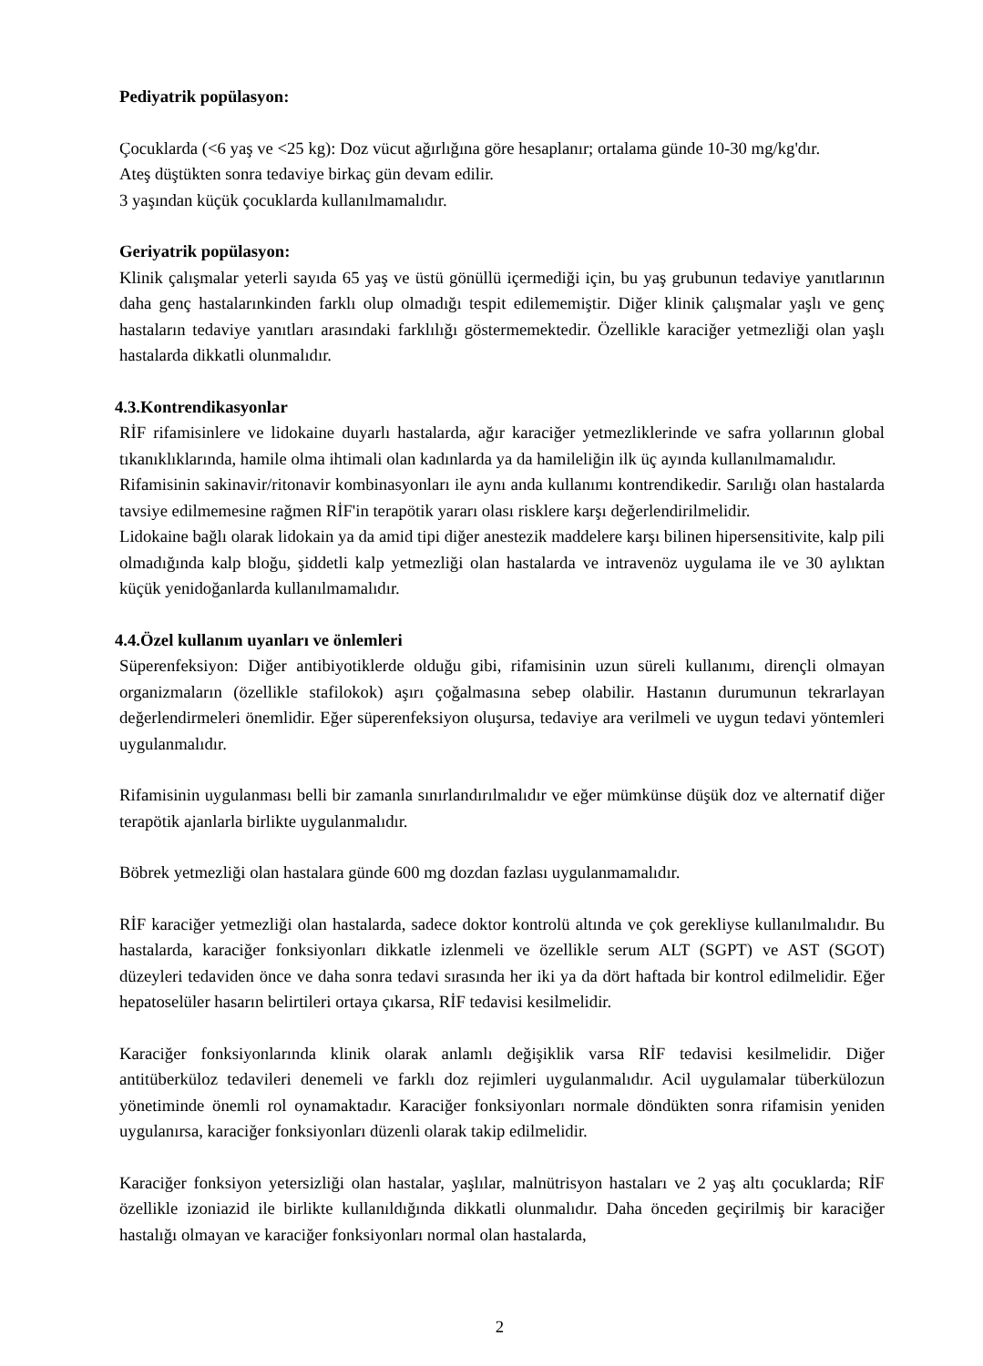Pediyatrik popülasyon:
Çocuklarda (<6 yaş ve <25 kg): Doz vücut ağırlığına göre hesaplanır; ortalama günde 10-30 mg/kg'dır.
Ateş düştükten sonra tedaviye birkaç gün devam edilir.
3 yaşından küçük çocuklarda kullanılmamalıdır.
Geriyatrik popülasyon:
Klinik çalışmalar yeterli sayıda 65 yaş ve üstü gönüllü içermediği için, bu yaş grubunun tedaviye yanıtlarının daha genç hastalarınkinden farklı olup olmadığı tespit edilememiştir. Diğer klinik çalışmalar yaşlı ve genç hastaların tedaviye yanıtları arasındaki farklılığı göstermemektedir. Özellikle karaciğer yetmezliği olan yaşlı hastalarda dikkatli olunmalıdır.
4.3.Kontrendikasyonlar
RİF rifamisinlere ve lidokaine duyarlı hastalarda, ağır karaciğer yetmezliklerinde ve safra yollarının global tıkanıklıklarında, hamile olma ihtimali olan kadınlarda ya da hamileliğin ilk üç ayında kullanılmamalıdır.
Rifamisinin sakinavir/ritonavir kombinasyonları ile aynı anda kullanımı kontrendikedir. Sarılığı olan hastalarda tavsiye edilmemesine rağmen RİF'in terapötik yararı olası risklere karşı değerlendirilmelidir.
Lidokaine bağlı olarak lidokain ya da amid tipi diğer anestezik maddelere karşı bilinen hipersensitivite, kalp pili olmadığında kalp bloğu, şiddetli kalp yetmezliği olan hastalarda ve intravenöz uygulama ile ve 30 aylıktan küçük yenidoğanlarda kullanılmamalıdır.
4.4.Özel kullanım uyanları ve önlemleri
Süperenfeksiyon: Diğer antibiyotiklerde olduğu gibi, rifamisinin uzun süreli kullanımı, dirençli olmayan organizmaların (özellikle stafilokok) aşırı çoğalmasına sebep olabilir. Hastanın durumunun tekrarlayan değerlendirmeleri önemlidir. Eğer süperenfeksiyon oluşursa, tedaviye ara verilmeli ve uygun tedavi yöntemleri uygulanmalıdır.
Rifamisinin uygulanması belli bir zamanla sınırlandırılmalıdır ve eğer mümkünse düşük doz ve alternatif diğer terapötik ajanlarla birlikte uygulanmalıdır.
Böbrek yetmezliği olan hastalara günde 600 mg dozdan fazlası uygulanmamalıdır.
RİF karaciğer yetmezliği olan hastalarda, sadece doktor kontrolü altında ve çok gerekliyse kullanılmalıdır. Bu hastalarda, karaciğer fonksiyonları dikkatle izlenmeli ve özellikle serum ALT (SGPT) ve AST (SGOT) düzeyleri tedaviden önce ve daha sonra tedavi sırasında her iki ya da dört haftada bir kontrol edilmelidir. Eğer hepatoselüler hasarın belirtileri ortaya çıkarsa, RİF tedavisi kesilmelidir.
Karaciğer fonksiyonlarında klinik olarak anlamlı değişiklik varsa RİF tedavisi kesilmelidir. Diğer antitüberküloz tedavileri denemeli ve farklı doz rejimleri uygulanmalıdır. Acil uygulamalar tüberkülozun yönetiminde önemli rol oynamaktadır. Karaciğer fonksiyonları normale döndükten sonra rifamisin yeniden uygulanırsa, karaciğer fonksiyonları düzenli olarak takip edilmelidir.
Karaciğer fonksiyon yetersizliği olan hastalar, yaşlılar, malnütrisyon hastaları ve 2 yaş altı çocuklarda; RİF özellikle izoniazid ile birlikte kullanıldığında dikkatli olunmalıdır. Daha önceden geçirilmiş bir karaciğer hastalığı olmayan ve karaciğer fonksiyonları normal olan hastalarda,
2